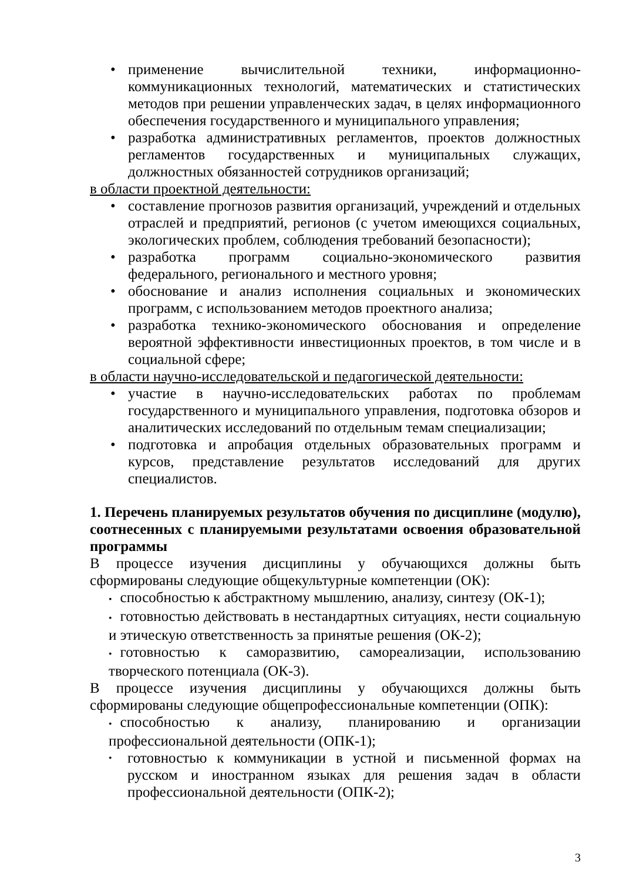• применение вычислительной техники, информационно-коммуникационных технологий, математических и статистических методов при решении управленческих задач, в целях информационного обеспечения государственного и муниципального управления;
• разработка административных регламентов, проектов должностных регламентов государственных и муниципальных служащих, должностных обязанностей сотрудников организаций;
в области проектной деятельности:
• составление прогнозов развития организаций, учреждений и отдельных отраслей и предприятий, регионов (с учетом имеющихся социальных, экологических проблем, соблюдения требований безопасности);
• разработка программ социально-экономического развития федерального, регионального и местного уровня;
• обоснование и анализ исполнения социальных и экономических программ, с использованием методов проектного анализа;
• разработка технико-экономического обоснования и определение вероятной эффективности инвестиционных проектов, в том числе и в социальной сфере;
в области научно-исследовательской и педагогической деятельности:
• участие в научно-исследовательских работах по проблемам государственного и муниципального управления, подготовка обзоров и аналитических исследований по отдельным темам специализации;
• подготовка и апробация отдельных образовательных программ и курсов, представление результатов исследований для других специалистов.
1. Перечень планируемых результатов обучения по дисциплине (модулю), соотнесенных с планируемыми результатами освоения образовательной программы
В процессе изучения дисциплины у обучающихся должны быть сформированы следующие общекультурные компетенции (ОК):
• способностью к абстрактному мышлению, анализу, синтезу (ОК-1);
• готовностью действовать в нестандартных ситуациях, нести социальную и этическую ответственность за принятые решения (ОК-2);
• готовностью к саморазвитию, самореализации, использованию творческого потенциала (ОК-3).
В процессе изучения дисциплины у обучающихся должны быть сформированы следующие общепрофессиональные компетенции (ОПК):
• способностью к анализу, планированию и организации профессиональной деятельности (ОПК-1);
• готовностью к коммуникации в устной и письменной формах на русском и иностранном языках для решения задач в области профессиональной деятельности (ОПК-2);
3